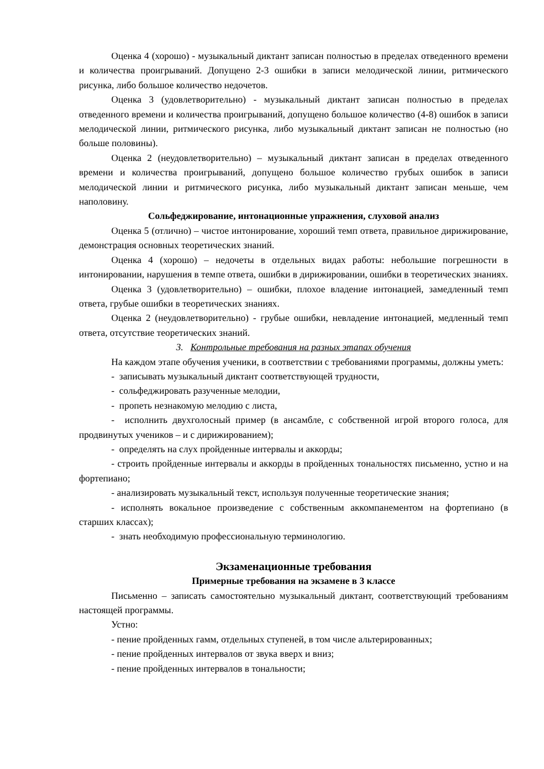Оценка 4 (хорошо) - музыкальный диктант записан полностью в пределах отведенного времени и количества проигрываний. Допущено 2-3 ошибки в записи мелодической линии, ритмического рисунка, либо большое количество недочетов.
Оценка 3 (удовлетворительно) - музыкальный диктант записан полностью в пределах отведенного времени и количества проигрываний, допущено большое количество (4-8) ошибок в записи мелодической линии, ритмического рисунка, либо музыкальный диктант записан не полностью (но больше половины).
Оценка 2 (неудовлетворительно) – музыкальный диктант записан в пределах отведенного времени и количества проигрываний, допущено большое количество грубых ошибок в записи мелодической линии и ритмического рисунка, либо музыкальный диктант записан меньше, чем наполовину.
Сольфеджирование, интонационные упражнения, слуховой анализ
Оценка 5 (отлично) – чистое интонирование, хороший темп ответа, правильное дирижирование, демонстрация основных теоретических знаний.
Оценка 4 (хорошо) – недочеты в отдельных видах работы: небольшие погрешности в интонировании, нарушения в темпе ответа, ошибки в дирижировании, ошибки в теоретических знаниях.
Оценка 3 (удовлетворительно) – ошибки, плохое владение интонацией, замедленный темп ответа, грубые ошибки в теоретических знаниях.
Оценка 2 (неудовлетворительно) - грубые ошибки, невладение интонацией, медленный темп ответа, отсутствие теоретических знаний.
3. Контрольные требования на разных этапах обучения
На каждом этапе обучения ученики, в соответствии с требованиями программы, должны уметь:
- записывать музыкальный диктант соответствующей трудности,
- сольфеджировать разученные мелодии,
- пропеть незнакомую мелодию с листа,
- исполнить двухголосный пример (в ансамбле, с собственной игрой второго голоса, для продвинутых учеников – и с дирижированием);
- определять на слух пройденные интервалы и аккорды;
- строить пройденные интервалы и аккорды в пройденных тональностях письменно, устно и на фортепиано;
- анализировать музыкальный текст, используя полученные теоретические знания;
- исполнять вокальное произведение с собственным аккомпанементом на фортепиано (в старших классах);
- знать необходимую профессиональную терминологию.
Экзаменационные требования
Примерные требования на экзамене в 3 классе
Письменно – записать самостоятельно музыкальный диктант, соответствующий требованиям настоящей программы.
Устно:
- пение пройденных гамм, отдельных ступеней, в том числе альтерированных;
- пение пройденных интервалов от звука вверх и вниз;
- пение пройденных интервалов в тональности;